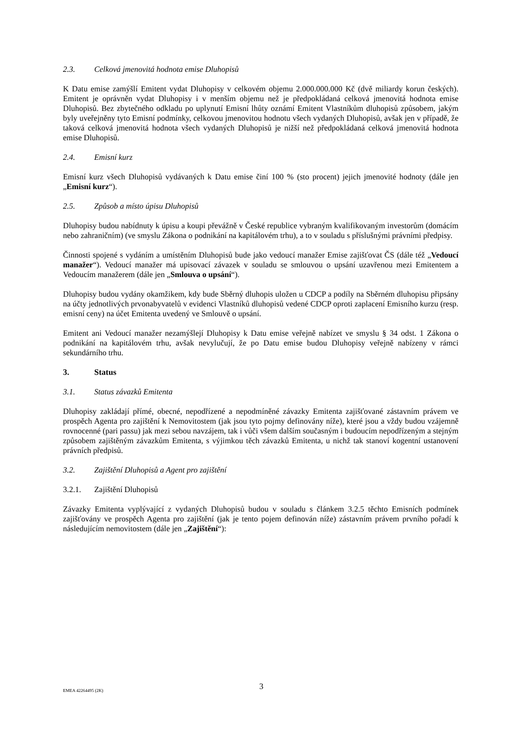2.3. Celková jmenovitá hodnota emise Dluhopisů
K Datu emise zamýšlí Emitent vydat Dluhopisy v celkovém objemu 2.000.000.000 Kč (dvě miliardy korun českých). Emitent je oprávněn vydat Dluhopisy i v menším objemu než je předpokládaná celková jmenovitá hodnota emise Dluhopisů. Bez zbytečného odkladu po uplynutí Emisní lhůty oznámí Emitent Vlastníkům dluhopisů způsobem, jakým byly uveřejněny tyto Emisní podmínky, celkovou jmenovitou hodnotu všech vydaných Dluhopisů, avšak jen v případě, že taková celková jmenovitá hodnota všech vydaných Dluhopisů je nižší než předpokládaná celková jmenovitá hodnota emise Dluhopisů.
2.4. Emisní kurz
Emisní kurz všech Dluhopisů vydávaných k Datu emise činí 100 % (sto procent) jejich jmenovité hodnoty (dále jen „Emisní kurz“).
2.5. Způsob a místo úpisu Dluhopisů
Dluhopisy budou nabídnuty k úpisu a koupi převážně v České republice vybraným kvalifikovaným investorům (domácím nebo zahraničním) (ve smyslu Zákona o podnikání na kapitálovém trhu), a to v souladu s příslušnými právními předpisy.
Činnosti spojené s vydáním a umístěním Dluhopisů bude jako vedoucí manažer Emise zajišťovat ČS (dále též „Vedoucí manažer“). Vedoucí manažer má upisovací závazek v souladu se smlouvou o upsání uzavřenou mezi Emitentem a Vedoucím manažerem (dále jen „Smlouva o upsání“).
Dluhopisy budou vydány okamžikem, kdy bude Sběrný dluhopis uložen u CDCP a podíly na Sběrném dluhopisu připsány na účty jednotlivých prvonabyvatelů v evidenci Vlastníků dluhopisů vedené CDCP oproti zaplacení Emisního kurzu (resp. emisní ceny) na účet Emitenta uvedený ve Smlouvě o upsání.
Emitent ani Vedoucí manažer nezamýšlejí Dluhopisy k Datu emise veřejně nabízet ve smyslu § 34 odst. 1 Zákona o podnikání na kapitálovém trhu, avšak nevylučují, že po Datu emise budou Dluhopisy veřejně nabízeny v rámci sekundárního trhu.
3. Status
3.1. Status závazků Emitenta
Dluhopisy zakládají přímé, obecné, nepodřízené a nepodmíněné závazky Emitenta zajišťované zástavním právem ve prospěch Agenta pro zajištění k Nemovitostem (jak jsou tyto pojmy definovány níže), které jsou a vždy budou vzájemně rovnocenné (pari passu) jak mezi sebou navzájem, tak i vůči všem dalším současným i budoucím nepodřízeným a stejným způsobem zajištěným závazkům Emitenta, s výjimkou těch závazků Emitenta, u nichž tak stanoví kogentní ustanovení právních předpisů.
3.2. Zajištění Dluhopisů a Agent pro zajištění
3.2.1. Zajištění Dluhopisů
Závazky Emitenta vyplývající z vydaných Dluhopisů budou v souladu s článkem 3.2.5 těchto Emisních podmínek zajišťovány ve prospěch Agenta pro zajištění (jak je tento pojem definován níže) zástavním právem prvního pořadí k následujícím nemovitostem (dále jen „Zajištění“):
EMEA 42264495 (2K) 3